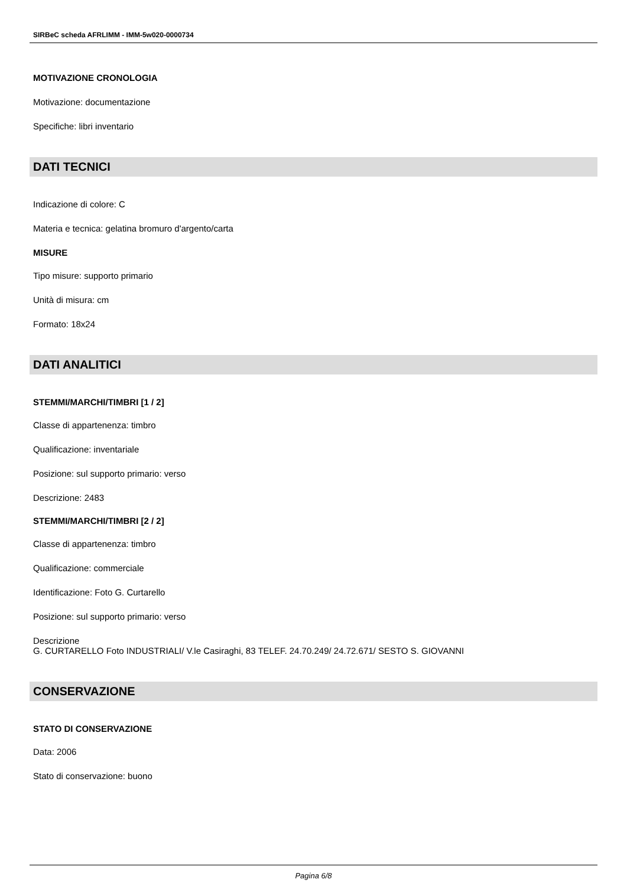SIRBeC scheda AFRLIMM - IMM-5w020-0000734
MOTIVAZIONE CRONOLOGIA
Motivazione: documentazione
Specifiche: libri inventario
DATI TECNICI
Indicazione di colore: C
Materia e tecnica: gelatina bromuro d'argento/carta
MISURE
Tipo misure: supporto primario
Unità di misura: cm
Formato: 18x24
DATI ANALITICI
STEMMI/MARCHI/TIMBRI [1 / 2]
Classe di appartenenza: timbro
Qualificazione: inventariale
Posizione: sul supporto primario: verso
Descrizione: 2483
STEMMI/MARCHI/TIMBRI [2 / 2]
Classe di appartenenza: timbro
Qualificazione: commerciale
Identificazione: Foto G. Curtarello
Posizione: sul supporto primario: verso
Descrizione
G. CURTARELLO Foto INDUSTRIALI/ V.le Casiraghi, 83 TELEF. 24.70.249/ 24.72.671/ SESTO S. GIOVANNI
CONSERVAZIONE
STATO DI CONSERVAZIONE
Data: 2006
Stato di conservazione: buono
Pagina 6/8